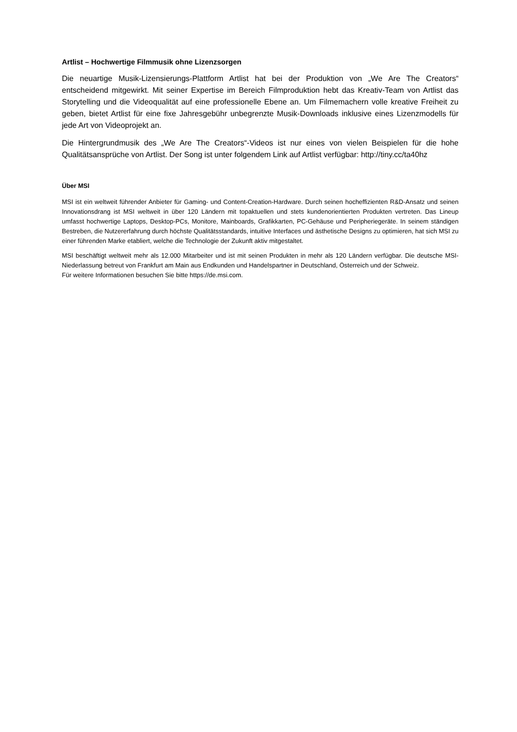Artlist – Hochwertige Filmmusik ohne Lizenzsorgen
Die neuartige Musik-Lizensierungs-Plattform Artlist hat bei der Produktion von „We Are The Creators“ entscheidend mitgewirkt. Mit seiner Expertise im Bereich Filmproduktion hebt das Kreativ-Team von Artlist das Storytelling und die Videoqualität auf eine professionelle Ebene an. Um Filmemachern volle kreative Freiheit zu geben, bietet Artlist für eine fixe Jahresgebühr unbegrenzte Musik-Downloads inklusive eines Lizenzmodells für jede Art von Videoprojekt an.
Die Hintergrundmusik des „We Are The Creators“-Videos ist nur eines von vielen Beispielen für die hohe Qualitätsansprüche von Artlist. Der Song ist unter folgendem Link auf Artlist verfügbar: http://tiny.cc/ta40hz
Über MSI
MSI ist ein weltweit führender Anbieter für Gaming- und Content-Creation-Hardware. Durch seinen hocheffizienten R&D-Ansatz und seinen Innovationsdrang ist MSI weltweit in über 120 Ländern mit topaktuellen und stets kundenorientierten Produkten vertreten. Das Lineup umfasst hochwertige Laptops, Desktop-PCs, Monitore, Mainboards, Grafikkarten, PC-Gehäuse und Peripheriegeräte. In seinem ständigen Bestreben, die Nutzererfahrung durch höchste Qualitätsstandards, intuitive Interfaces und ästhetische Designs zu optimieren, hat sich MSI zu einer führenden Marke etabliert, welche die Technologie der Zukunft aktiv mitgestaltet.
MSI beschäftigt weltweit mehr als 12.000 Mitarbeiter und ist mit seinen Produkten in mehr als 120 Ländern verfügbar. Die deutsche MSI-Niederlassung betreut von Frankfurt am Main aus Endkunden und Handelspartner in Deutschland, Österreich und der Schweiz.
Für weitere Informationen besuchen Sie bitte https://de.msi.com.